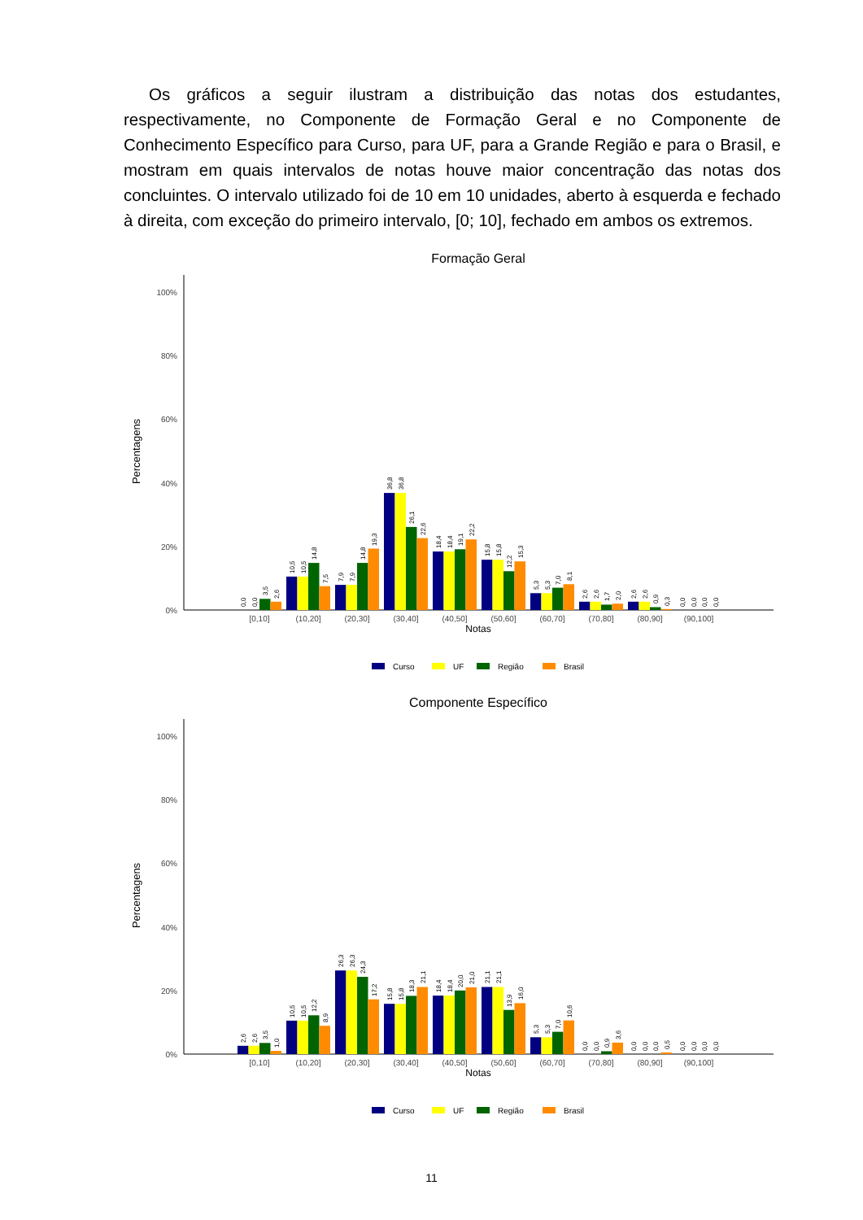Os gráficos a seguir ilustram a distribuição das notas dos estudantes, respectivamente, no Componente de Formação Geral e no Componente de Conhecimento Específico para Curso, para UF, para a Grande Região e para o Brasil, e mostram em quais intervalos de notas houve maior concentração das notas dos concluintes. O intervalo utilizado foi de 10 em 10 unidades, aberto à esquerda e fechado à direita, com exceção do primeiro intervalo, [0; 10], fechado em ambos os extremos.
Formação Geral
0%
20%
40%
60%
80%
100%
Percentagens
0,0
0,0
3,5
2,6
10,5
10,5
14,8
7,5
7,9
7,9
14,8
19,3
36,8
36,8
26,1
22,6
18,4
18,4
19,1
22,2
15,8
15,8
12,2
15,3
5,3
5,3
7,0
8,1
2,6
2,6
1,7
2,0
2,6
2,6
0,9
0,3
0,0
0,0
0,0
0,0
[0,10]
(10,20]
(20,30]
(30,40]
(40,50]
(50,60]
(60,70]
(70,80]
(80,90]
(90,100]
Notas
Curso
UF
Região
Brasil
Componente Específico
0%
20%
40%
60%
80%
100%
Percentagens
2,6
2,6
3,5
1,0
10,5
10,5
12,2
8,9
26,3
26,3
24,3
17,2
15,8
15,8
18,3
21,1
18,4
18,4
20,0
21,0
21,1
21,1
13,9
16,0
5,3
5,3
7,0
10,6
0,0
0,0
0,9
3,6
0,0
0,0
0,0
0,5
0,0
0,0
0,0
0,0
[0,10]
(10,20]
(20,30]
(30,40]
(40,50]
(50,60]
(60,70]
(70,80]
(80,90]
(90,100]
Notas
Curso
UF
Região
Brasil
11